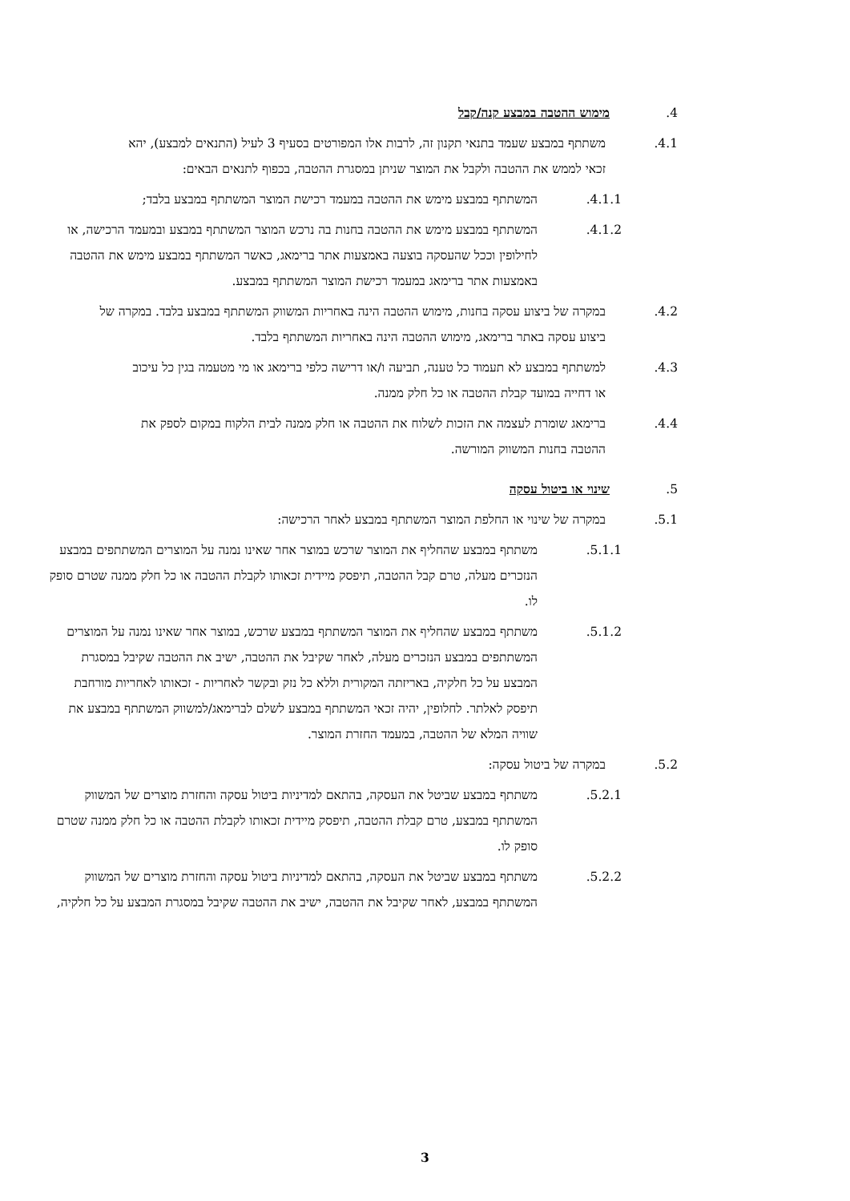.4 מימוש ההטבה במבצע קנה/קבל
.4.1 משתתף במבצע שעמד בתנאי תקנון זה, לרבות אלו המפורטים בסעיף 3 לעיל (התנאים למבצע), יהא זכאי לממש את ההטבה ולקבל את המוצר שניתן במסגרת ההטבה, בכפוף לתנאים הבאים:
.4.1.1 המשתתף במבצע מימש את ההטבה במעמד רכישת המוצר המשתתף במבצע בלבד;
.4.1.2 המשתתף במבצע מימש את ההטבה בחנות בה נרכש המוצר המשתתף במבצע ובמעמד הרכישה, או לחילופין וככל שהעסקה בוצעה באמצעות אתר ברימאג, כאשר המשתתף במבצע מימש את ההטבה באמצעות אתר ברימאג במעמד רכישת המוצר המשתתף במבצע.
.4.2 במקרה של ביצוע עסקה בחנות, מימוש ההטבה הינה באחריות המשווק המשתתף במבצע בלבד. במקרה של ביצוע עסקה באתר ברימאג, מימוש ההטבה הינה באחריות המשתתף בלבד.
.4.3 למשתתף במבצע לא תעמוד כל טענה, תביעה ו/או דרישה כלפי ברימאג או מי מטעמה בגין כל עיכוב או דחייה במועד קבלת ההטבה או כל חלק ממנה.
.4.4 ברימאג שומרת לעצמה את הזכות לשלוח את ההטבה או חלק ממנה לבית הלקוח במקום לספק את ההטבה בחנות המשווק המורשה.
.5 שינוי או ביטול עסקה
.5.1 במקרה של שינוי או החלפת המוצר המשתתף במבצע לאחר הרכישה:
.5.1.1 משתתף במבצע שהחליף את המוצר שרכש במוצר אחר שאינו נמנה על המוצרים המשתתפים במבצע הנזכרים מעלה, טרם קבל ההטבה, תיפסק מיידית זכאותו לקבלת ההטבה או כל חלק ממנה שטרם סופק לו.
.5.1.2 משתתף במבצע שהחליף את המוצר המשתתף במבצע שרכש, במוצר אחר שאינו נמנה על המוצרים המשתתפים במבצע הנזכרים מעלה, לאחר שקיבל את ההטבה, ישיב את ההטבה שקיבל במסגרת המבצע על כל חלקיה, באריזתה המקורית וללא כל נזק ובקשר לאחריות - זכאותו לאחריות מורחבת תיפסק לאלתר. לחלופין, יהיה זכאי המשתתף במבצע לשלם לברימאג/למשווק המשתתף במבצע את שוויה המלא של ההטבה, במעמד החזרת המוצר.
.5.2 במקרה של ביטול עסקה:
.5.2.1 משתתף במבצע שביטל את העסקה, בהתאם למדיניות ביטול עסקה והחזרת מוצרים של המשווק המשתתף במבצע, טרם קבלת ההטבה, תיפסק מיידית זכאותו לקבלת ההטבה או כל חלק ממנה שטרם סופק לו.
.5.2.2 משתתף במבצע שביטל את העסקה, בהתאם למדיניות ביטול עסקה והחזרת מוצרים של המשווק המשתתף במבצע, לאחר שקיבל את ההטבה, ישיב את ההטבה שקיבל במסגרת המבצע על כל חלקיה,
3